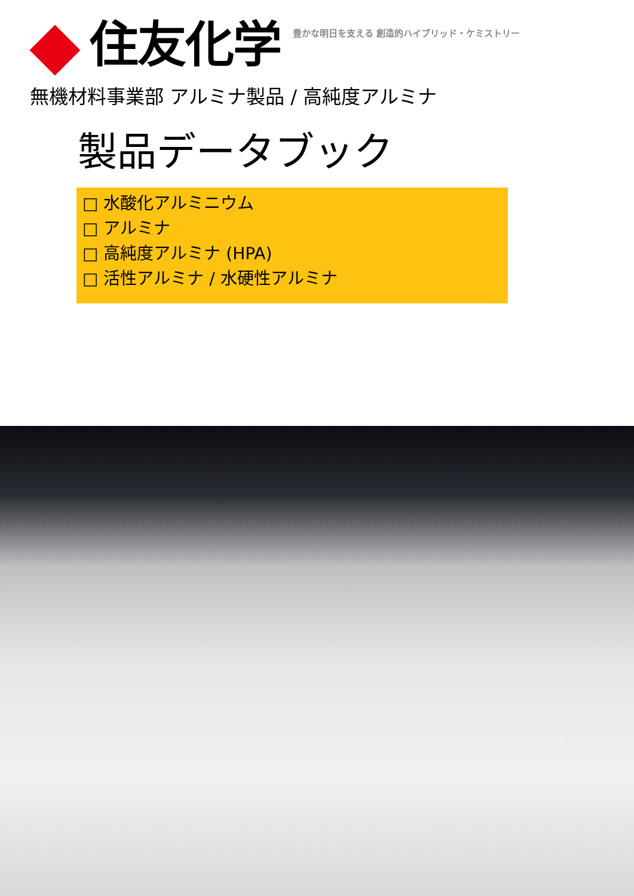住友化学
豊かな明日を支える 創造的ハイブリッド・ケミストリー
無機材料事業部 アルミナ製品 / 高純度アルミナ
製品データブック
□ 水酸化アルミニウム
□ アルミナ
□ 高純度アルミナ (HPA)
□ 活性アルミナ / 水硬性アルミナ